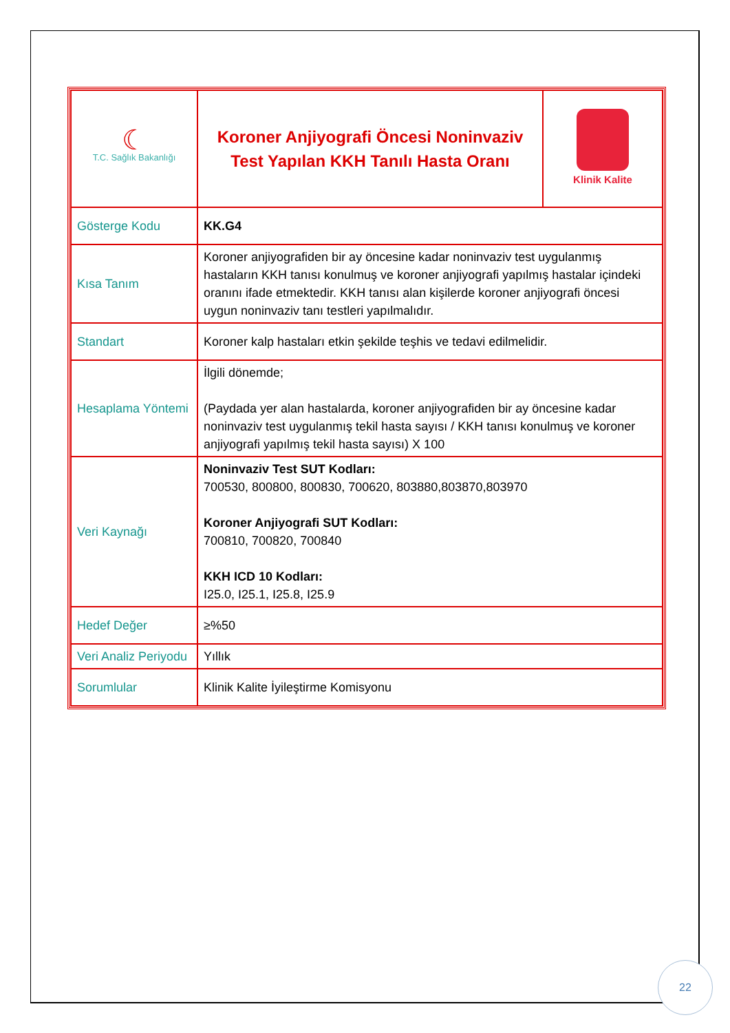| ☾ T.C. Sağlık Bakanlığı | Koroner Anjiyografi Öncesi Noninvaziv Test Yapılan KKH Tanılı Hasta Oranı | Klinik Kalite |
| Gösterge Kodu | KK.G4 | |
| Kısa Tanım | Koroner anjiyografiden bir ay öncesine kadar noninvaziv test uygulanmış hastaların KKH tanısı konulmuş ve koroner anjiyografi yapılmış hastalar içindeki oranını ifade etmektedir. KKH tanısı alan kişilerde koroner anjiyografi öncesi uygun noninvaziv tanı testleri yapılmalıdır. | |
| Standart | Koroner kalp hastaları etkin şekilde teşhis ve tedavi edilmelidir. | |
| Hesaplama Yöntemi | İlgili dönemde; (Paydada yer alan hastalarda, koroner anjiyografiden bir ay öncesine kadar noninvaziv test uygulanmış tekil hasta sayısı / KKH tanısı konulmuş ve koroner anjiyografi yapılmış tekil hasta sayısı) X 100 | |
| Veri Kaynağı | Noninvaziv Test SUT Kodları: 700530, 800800, 800830, 700620, 803880,803870,803970 Koroner Anjiyografi SUT Kodları: 700810, 700820, 700840 KKH ICD 10 Kodları: I25.0, I25.1, I25.8, I25.9 | |
| Hedef Değer | ≥%50 | |
| Veri Analiz Periyodu | Yıllık | |
| Sorumlular | Klinik Kalite İyileştirme Komisyonu | |
22